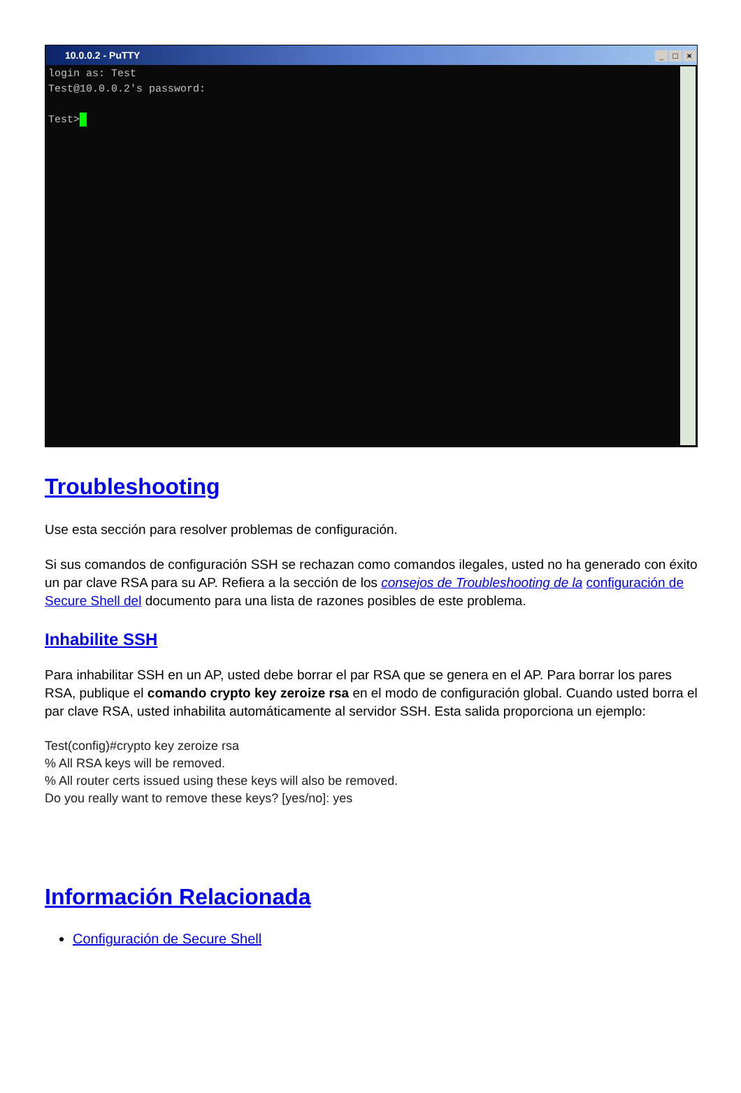10.0.0.2 - PuTTY _ □ ×
login as: Test Test@10.0.0.2's password: Test>
Troubleshooting
Use esta sección para resolver problemas de configuración.
Si sus comandos de configuración SSH se rechazan como comandos ilegales, usted no ha generado con éxito un par clave RSA para su AP. Refiera a la sección de los consejos de Troubleshooting de la configuración de Secure Shell del documento para una lista de razones posibles de este problema.
Inhabilite SSH
Para inhabilitar SSH en un AP, usted debe borrar el par RSA que se genera en el AP. Para borrar los pares RSA, publique el comando crypto key zeroize rsa en el modo de configuración global. Cuando usted borra el par clave RSA, usted inhabilita automáticamente al servidor SSH. Esta salida proporciona un ejemplo:
Test(config)#crypto key zeroize rsa
% All RSA keys will be removed.
% All router certs issued using these keys will also be removed.
Do you really want to remove these keys? [yes/no]: yes
Información Relacionada
Configuración de Secure Shell